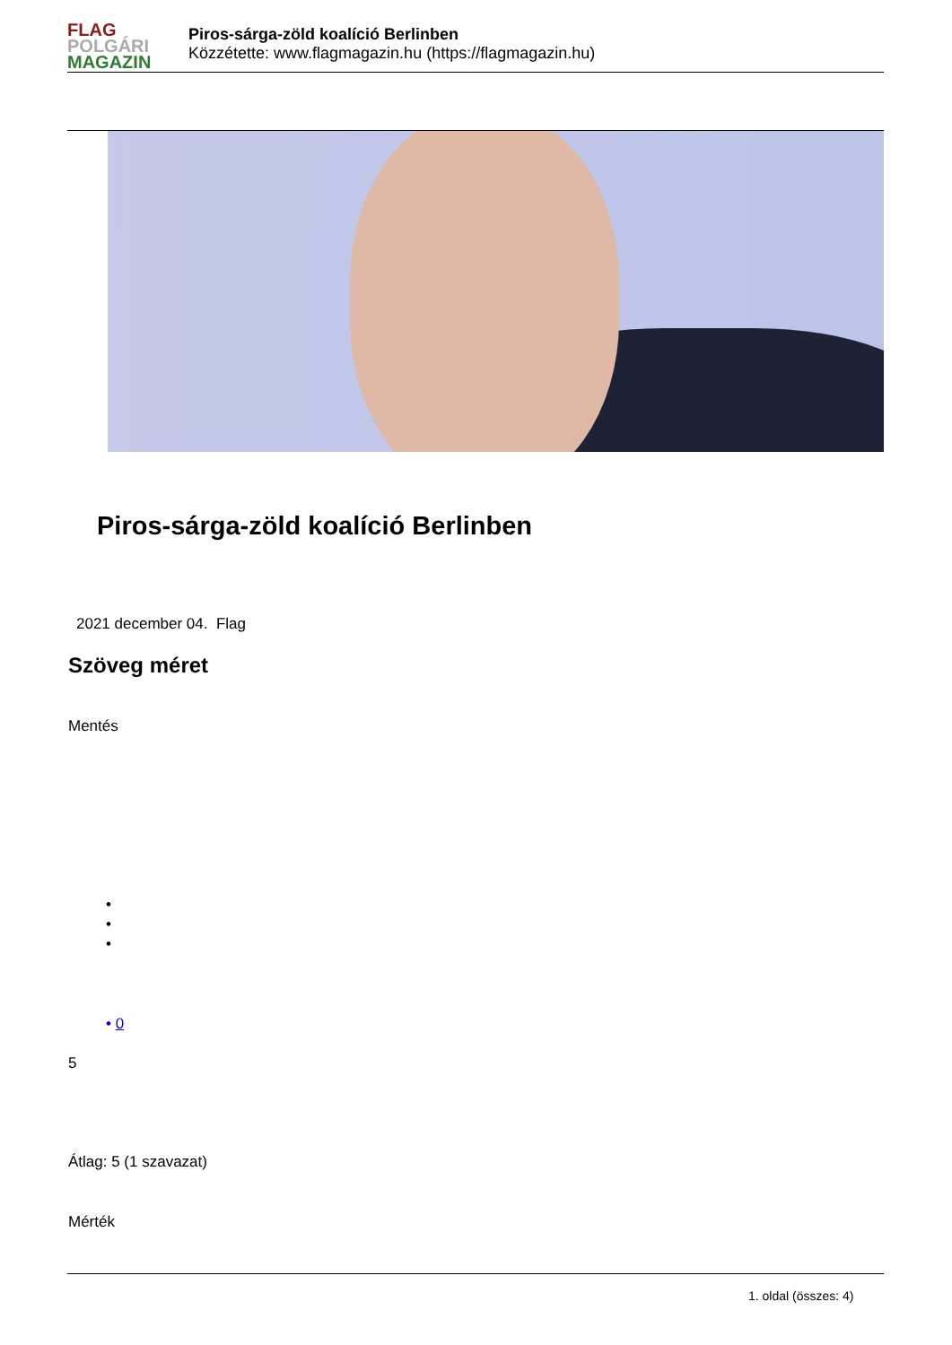FLAG
POLGÁRI
MAGAZIN
Piros-sárga-zöld koalíció Berlinben
Közzétette: www.flagmagazin.hu (https://flagmagazin.hu)
Piros-sárga-zöld koalíció Berlinben
2021 december 04. Flag
Szöveg méret
Mentés
•
•
•
• 0
5
Átlag: 5 (1 szavazat)
Mérték
1. oldal (összes: 4)